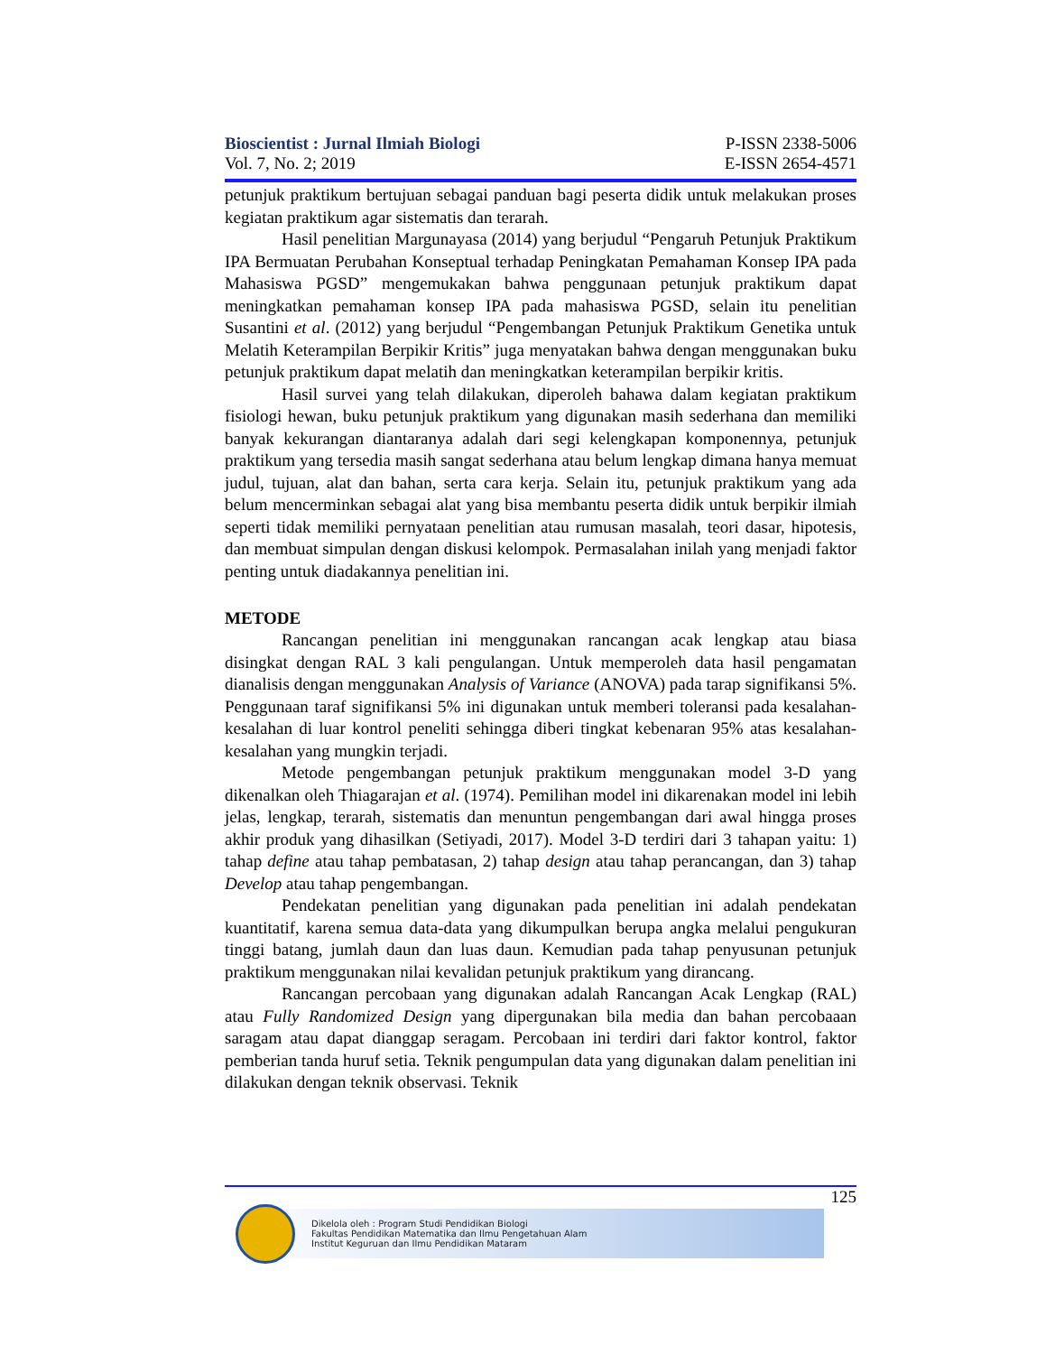Bioscientist : Jurnal Ilmiah Biologi P-ISSN 2338-5006
Vol. 7, No. 2; 2019 E-ISSN 2654-4571
petunjuk praktikum bertujuan sebagai panduan bagi peserta didik untuk melakukan proses kegiatan praktikum agar sistematis dan terarah.
Hasil penelitian Margunayasa (2014) yang berjudul “Pengaruh Petunjuk Praktikum IPA Bermuatan Perubahan Konseptual terhadap Peningkatan Pemahaman Konsep IPA pada Mahasiswa PGSD” mengemukakan bahwa penggunaan petunjuk praktikum dapat meningkatkan pemahaman konsep IPA pada mahasiswa PGSD, selain itu penelitian Susantini et al. (2012) yang berjudul “Pengembangan Petunjuk Praktikum Genetika untuk Melatih Keterampilan Berpikir Kritis” juga menyatakan bahwa dengan menggunakan buku petunjuk praktikum dapat melatih dan meningkatkan keterampilan berpikir kritis.
Hasil survei yang telah dilakukan, diperoleh bahawa dalam kegiatan praktikum fisiologi hewan, buku petunjuk praktikum yang digunakan masih sederhana dan memiliki banyak kekurangan diantaranya adalah dari segi kelengkapan komponennya, petunjuk praktikum yang tersedia masih sangat sederhana atau belum lengkap dimana hanya memuat judul, tujuan, alat dan bahan, serta cara kerja. Selain itu, petunjuk praktikum yang ada belum mencerminkan sebagai alat yang bisa membantu peserta didik untuk berpikir ilmiah seperti tidak memiliki pernyataan penelitian atau rumusan masalah, teori dasar, hipotesis, dan membuat simpulan dengan diskusi kelompok. Permasalahan inilah yang menjadi faktor penting untuk diadakannya penelitian ini.
METODE
Rancangan penelitian ini menggunakan rancangan acak lengkap atau biasa disingkat dengan RAL 3 kali pengulangan. Untuk memperoleh data hasil pengamatan dianalisis dengan menggunakan Analysis of Variance (ANOVA) pada tarap signifikansi 5%. Penggunaan taraf signifikansi 5% ini digunakan untuk memberi toleransi pada kesalahan-kesalahan di luar kontrol peneliti sehingga diberi tingkat kebenaran 95% atas kesalahan-kesalahan yang mungkin terjadi.
Metode pengembangan petunjuk praktikum menggunakan model 3-D yang dikenalkan oleh Thiagarajan et al. (1974). Pemilihan model ini dikarenakan model ini lebih jelas, lengkap, terarah, sistematis dan menuntun pengembangan dari awal hingga proses akhir produk yang dihasilkan (Setiyadi, 2017). Model 3-D terdiri dari 3 tahapan yaitu: 1) tahap define atau tahap pembatasan, 2) tahap design atau tahap perancangan, dan 3) tahap Develop atau tahap pengembangan.
Pendekatan penelitian yang digunakan pada penelitian ini adalah pendekatan kuantitatif, karena semua data-data yang dikumpulkan berupa angka melalui pengukuran tinggi batang, jumlah daun dan luas daun. Kemudian pada tahap penyusunan petunjuk praktikum menggunakan nilai kevalidan petunjuk praktikum yang dirancang.
Rancangan percobaan yang digunakan adalah Rancangan Acak Lengkap (RAL) atau Fully Randomized Design yang dipergunakan bila media dan bahan percobaaan saragam atau dapat dianggap seragam. Percobaan ini terdiri dari faktor kontrol, faktor pemberian tanda huruf setia. Teknik pengumpulan data yang digunakan dalam penelitian ini dilakukan dengan teknik observasi. Teknik
125
Dikelola oleh : Program Studi Pendidikan Biologi
Fakultas Pendidikan Matematika dan Ilmu Pengetahuan Alam
Institut Keguruan dan Ilmu Pendidikan Mataram